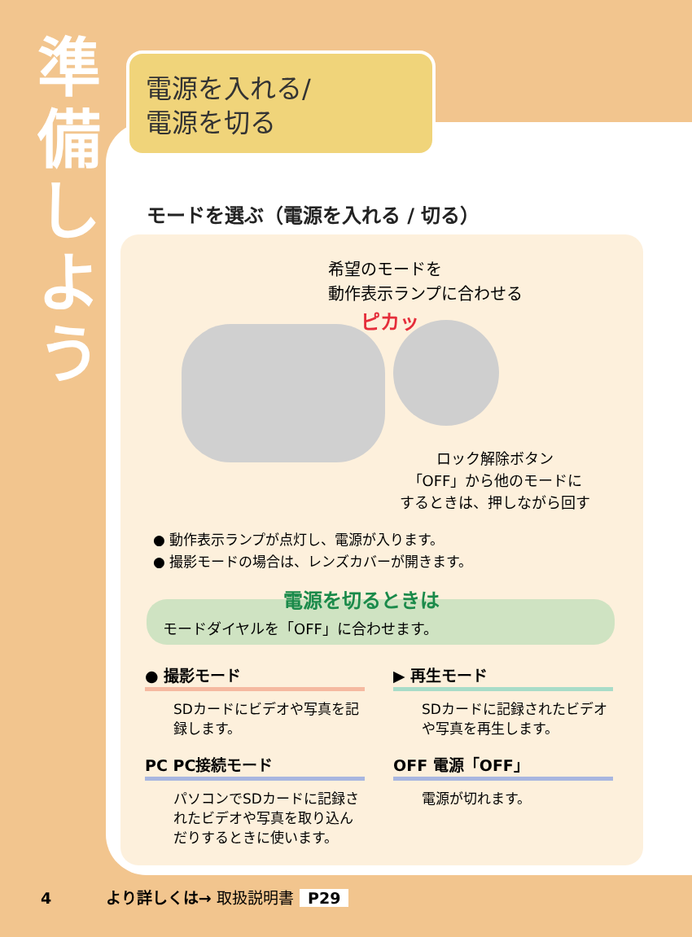準
備
し
よ
う
電源を入れる/
電源を切る
モードを選ぶ（電源を入れる / 切る）
希望のモードを
動作表示ランプに合わせる
ピカッ
ロック解除ボタン
「OFF」から他のモードに
するときは、押しながら回す
● 動作表示ランプが点灯し、電源が入ります。
● 撮影モードの場合は、レンズカバーが開きます。
モードダイヤルを「OFF」に合わせます。 電源を切るときは
● 撮影モード
SDカードにビデオや写真を記録します。
▶ 再生モード
SDカードに記録されたビデオや写真を再生します。
PC PC接続モード
パソコンでSDカードに記録されたビデオや写真を取り込んだりするときに使います。
OFF 電源「OFF」
電源が切れます。
4 より詳しくは→ 取扱説明書 P29